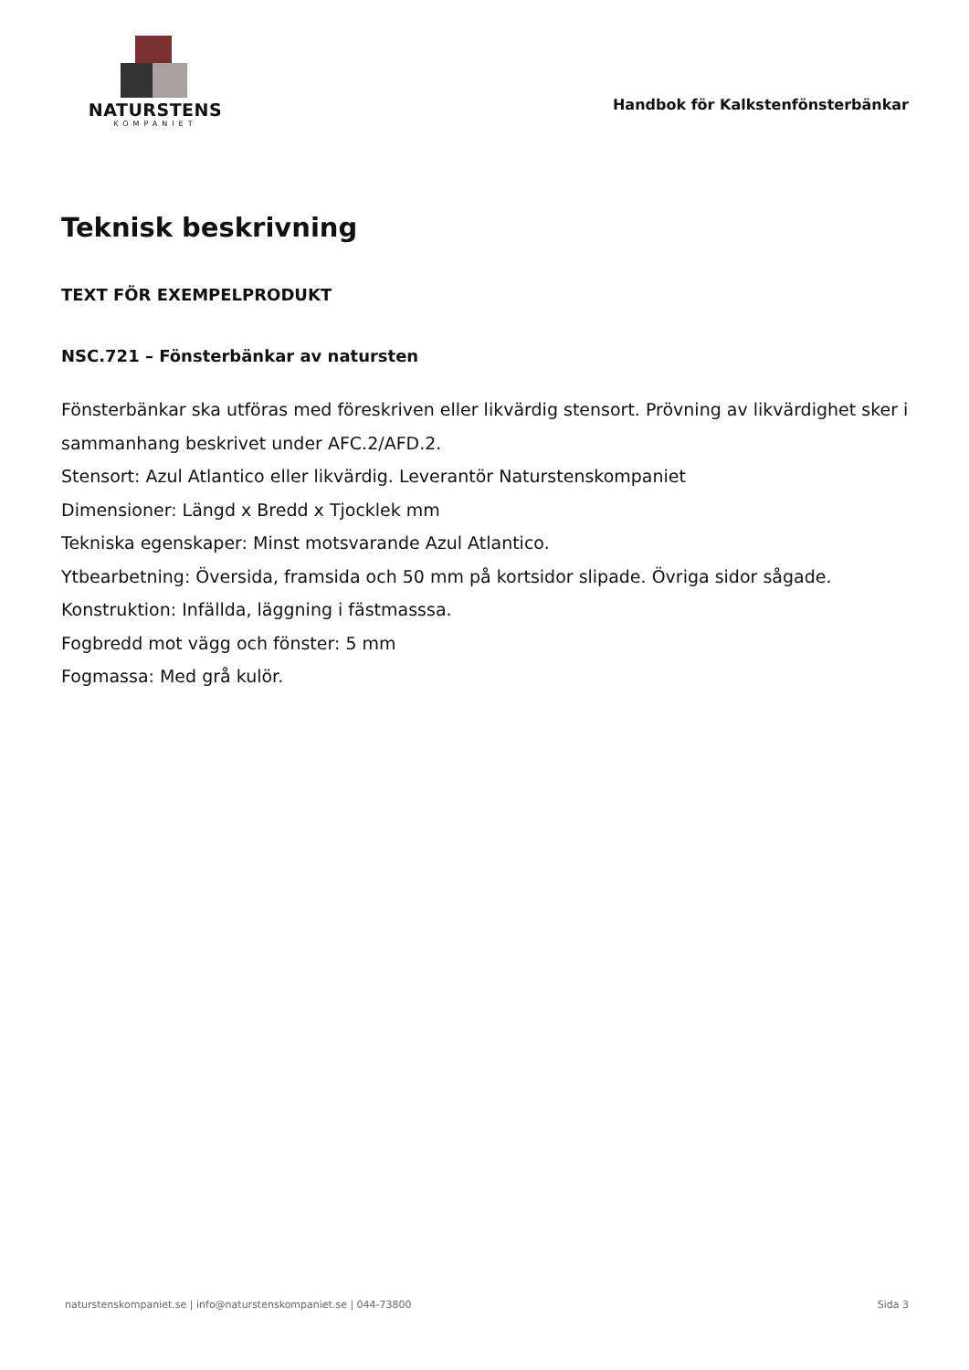NATURSTENS
KOMPANIET
Handbok för Kalkstenfönsterbänkar
Teknisk beskrivning
TEXT FÖR EXEMPELPRODUKT
NSC.721 – Fönsterbänkar av natursten
Fönsterbänkar ska utföras med föreskriven eller likvärdig stensort. Prövning av likvärdighet sker i sammanhang beskrivet under AFC.2/AFD.2.
Stensort: Azul Atlantico eller likvärdig. Leverantör Naturstenskompaniet
Dimensioner: Längd x Bredd x Tjocklek mm
Tekniska egenskaper: Minst motsvarande Azul Atlantico.
Ytbearbetning: Översida, framsida och 50 mm på kortsidor slipade. Övriga sidor sågade.
Konstruktion: Infällda, läggning i fästmasssa.
Fogbredd mot vägg och fönster: 5 mm
Fogmassa: Med grå kulör.
naturstenskompaniet.se | info@naturstenskompaniet.se | 044-73800 Sida 3